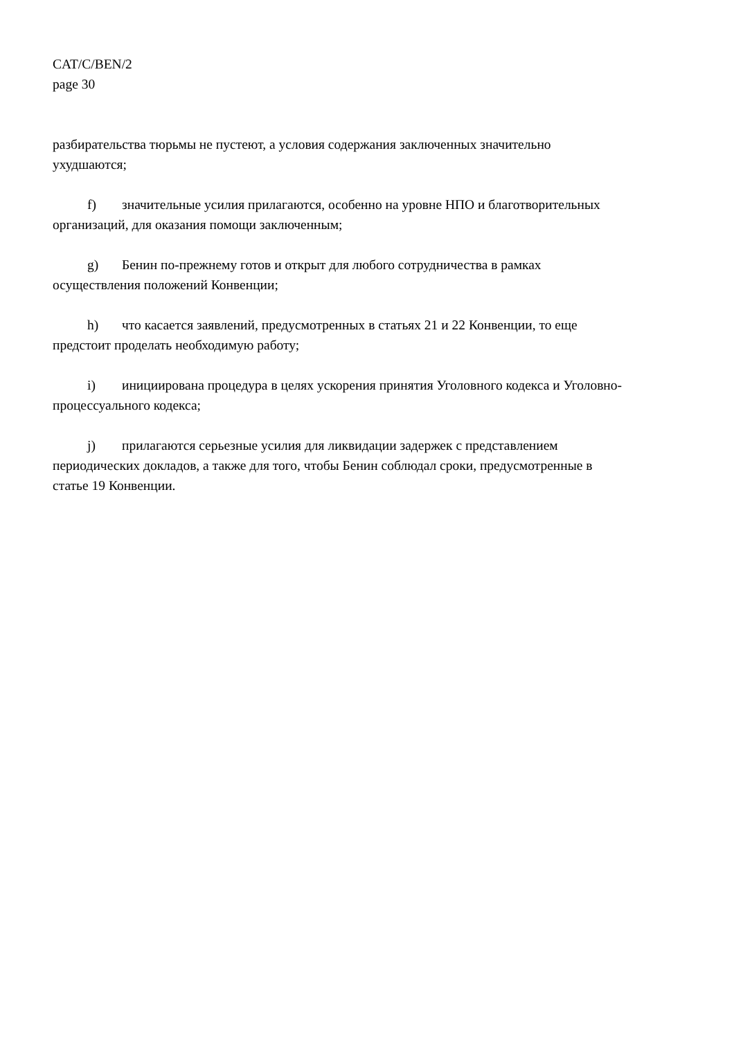CAT/C/BEN/2
page 30
разбирательства тюрьмы не пустеют, а условия содержания заключенных значительно ухудшаются;
f) значительные усилия прилагаются, особенно на уровне НПО и благотворительных организаций, для оказания помощи заключенным;
g) Бенин по-прежнему готов и открыт для любого сотрудничества в рамках осуществления положений Конвенции;
h) что касается заявлений, предусмотренных в статьях 21 и 22 Конвенции, то еще предстоит проделать необходимую работу;
i) инициирована процедура в целях ускорения принятия Уголовного кодекса и Уголовно-процессуального кодекса;
j) прилагаются серьезные усилия для ликвидации задержек с представлением периодических докладов, а также для того, чтобы Бенин соблюдал сроки, предусмотренные в статье 19 Конвенции.